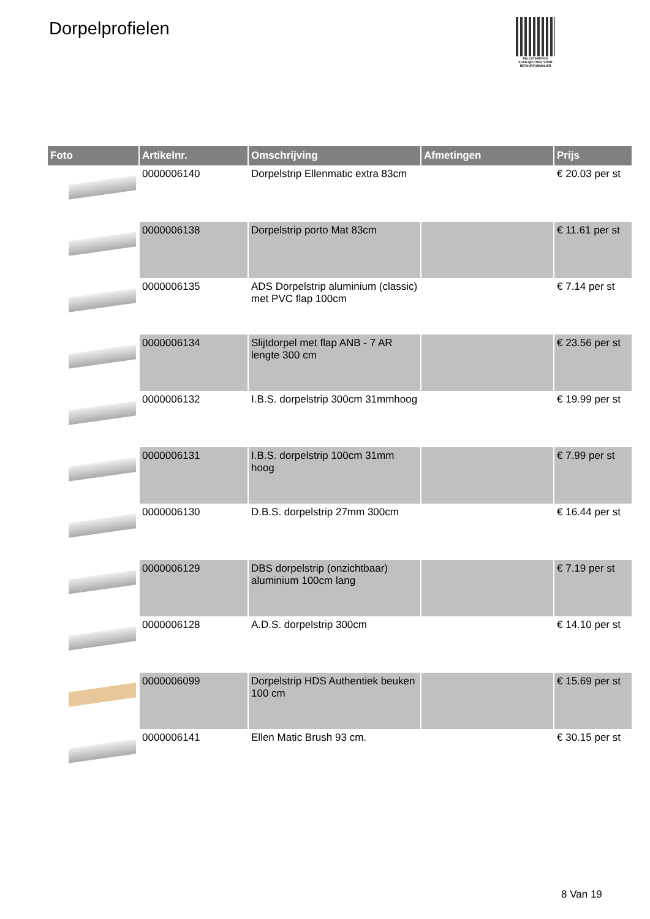Dorpelprofielen
PALLETSERVICE
SCAN QR-CODE VOOR RETOURFORMULIER
| Foto | Artikelnr. | Omschrijving | Afmetingen | Prijs |
| --- | --- | --- | --- | --- |
| | 0000006140 | Dorpelstrip Ellenmatic extra 83cm | | € 20.03 per st |
| | 0000006138 | Dorpelstrip porto Mat 83cm | | € 11.61 per st |
| | 0000006135 | ADS Dorpelstrip aluminium (classic) met PVC flap 100cm | | € 7.14 per st |
| | 0000006134 | Slijtdorpel met flap ANB - 7 AR lengte 300 cm | | € 23.56 per st |
| | 0000006132 | I.B.S. dorpelstrip 300cm 31mmhoog | | € 19.99 per st |
| | 0000006131 | I.B.S. dorpelstrip 100cm 31mm hoog | | € 7.99 per st |
| | 0000006130 | D.B.S. dorpelstrip 27mm 300cm | | € 16.44 per st |
| | 0000006129 | DBS dorpelstrip (onzichtbaar) aluminium 100cm lang | | € 7.19 per st |
| | 0000006128 | A.D.S. dorpelstrip 300cm | | € 14.10 per st |
| | 0000006099 | Dorpelstrip HDS Authentiek beuken 100 cm | | € 15.69 per st |
| | 0000006141 | Ellen Matic Brush 93 cm. | | € 30.15 per st |
8 Van 19